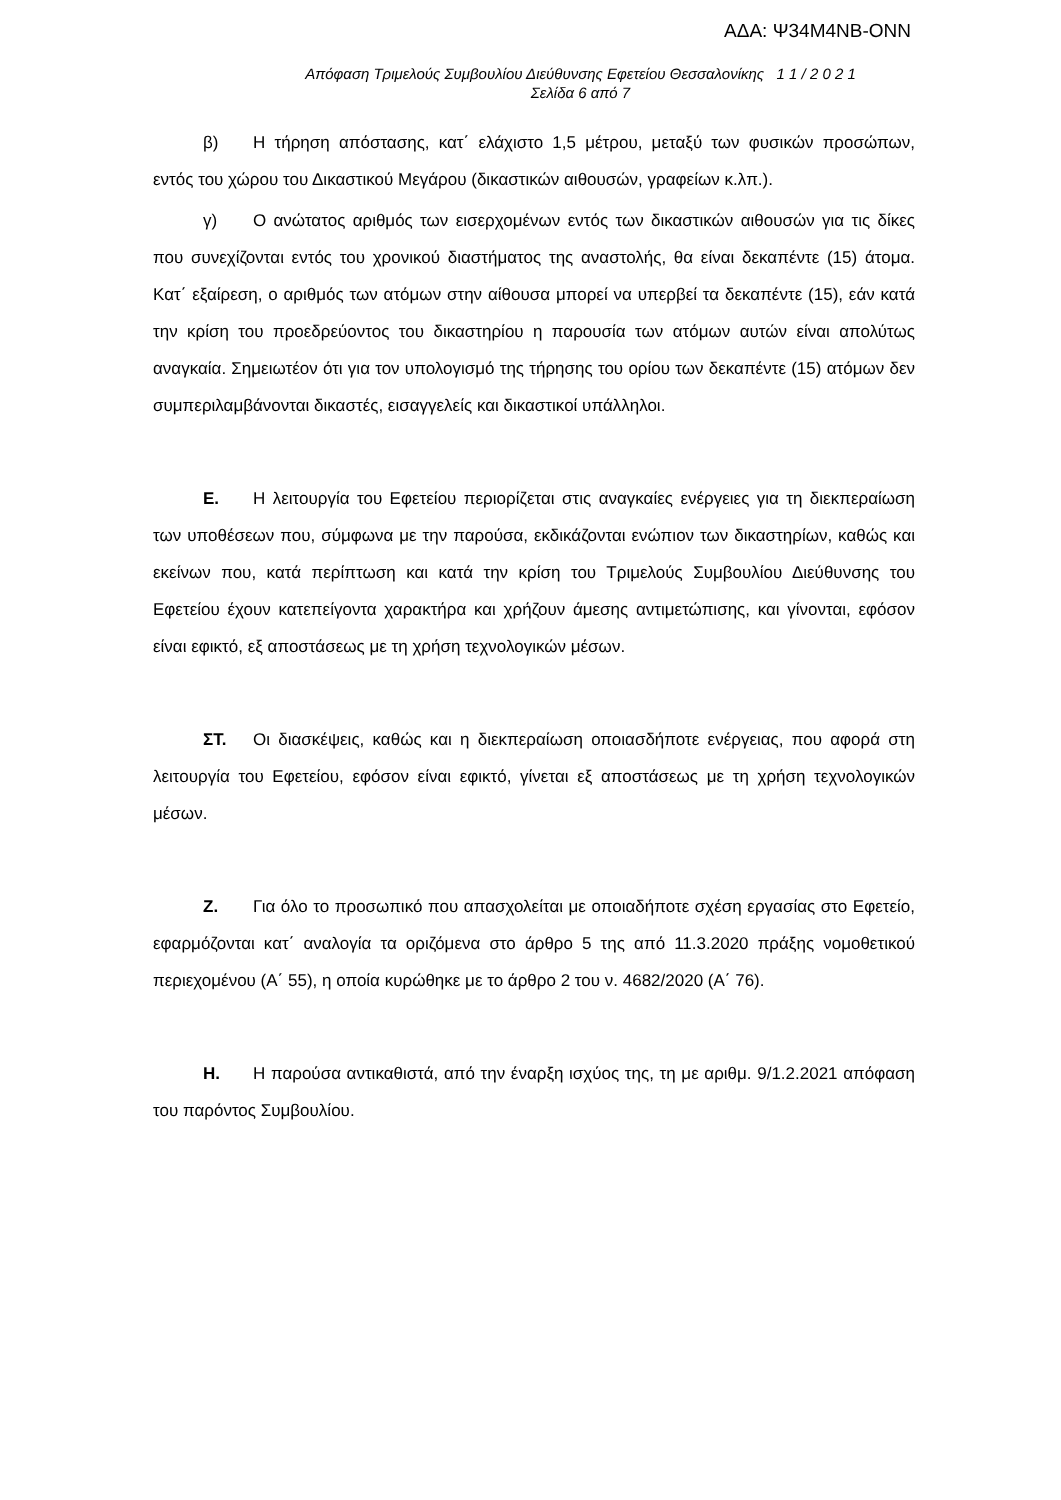ΑΔΑ: Ψ34Μ4ΝΒ-ΟΝΝ
Απόφαση Τριμελούς Συμβουλίου Διεύθυνσης Εφετείου Θεσσαλονίκης 1 1 / 2 0 2 1
Σελίδα 6 από 7
β) Η τήρηση απόστασης, κατ΄ ελάχιστο 1,5 μέτρου, μεταξύ των φυσικών προσώπων, εντός του χώρου του Δικαστικού Μεγάρου (δικαστικών αιθουσών, γραφείων κ.λπ.).
γ) Ο ανώτατος αριθμός των εισερχομένων εντός των δικαστικών αιθουσών για τις δίκες που συνεχίζονται εντός του χρονικού διαστήματος της αναστολής, θα είναι δεκαπέντε (15) άτομα. Κατ΄ εξαίρεση, ο αριθμός των ατόμων στην αίθουσα μπορεί να υπερβεί τα δεκαπέντε (15), εάν κατά την κρίση του προεδρεύοντος του δικαστηρίου η παρουσία των ατόμων αυτών είναι απολύτως αναγκαία. Σημειωτέον ότι για τον υπολογισμό της τήρησης του ορίου των δεκαπέντε (15) ατόμων δεν συμπεριλαμβάνονται δικαστές, εισαγγελείς και δικαστικοί υπάλληλοι.
Ε. Η λειτουργία του Εφετείου περιορίζεται στις αναγκαίες ενέργειες για τη διεκπεραίωση των υποθέσεων που, σύμφωνα με την παρούσα, εκδικάζονται ενώπιον των δικαστηρίων, καθώς και εκείνων που, κατά περίπτωση και κατά την κρίση του Τριμελούς Συμβουλίου Διεύθυνσης του Εφετείου έχουν κατεπείγοντα χαρακτήρα και χρήζουν άμεσης αντιμετώπισης, και γίνονται, εφόσον είναι εφικτό, εξ αποστάσεως με τη χρήση τεχνολογικών μέσων.
ΣΤ. Οι διασκέψεις, καθώς και η διεκπεραίωση οποιασδήποτε ενέργειας, που αφορά στη λειτουργία του Εφετείου, εφόσον είναι εφικτό, γίνεται εξ αποστάσεως με τη χρήση τεχνολογικών μέσων.
Ζ. Για όλο το προσωπικό που απασχολείται με οποιαδήποτε σχέση εργασίας στο Εφετείο, εφαρμόζονται κατ΄ αναλογία τα οριζόμενα στο άρθρο 5 της από 11.3.2020 πράξης νομοθετικού περιεχομένου (Α΄ 55), η οποία κυρώθηκε με το άρθρο 2 του ν. 4682/2020 (Α΄ 76).
Η. Η παρούσα αντικαθιστά, από την έναρξη ισχύος της, τη με αριθμ. 9/1.2.2021 απόφαση του παρόντος Συμβουλίου.